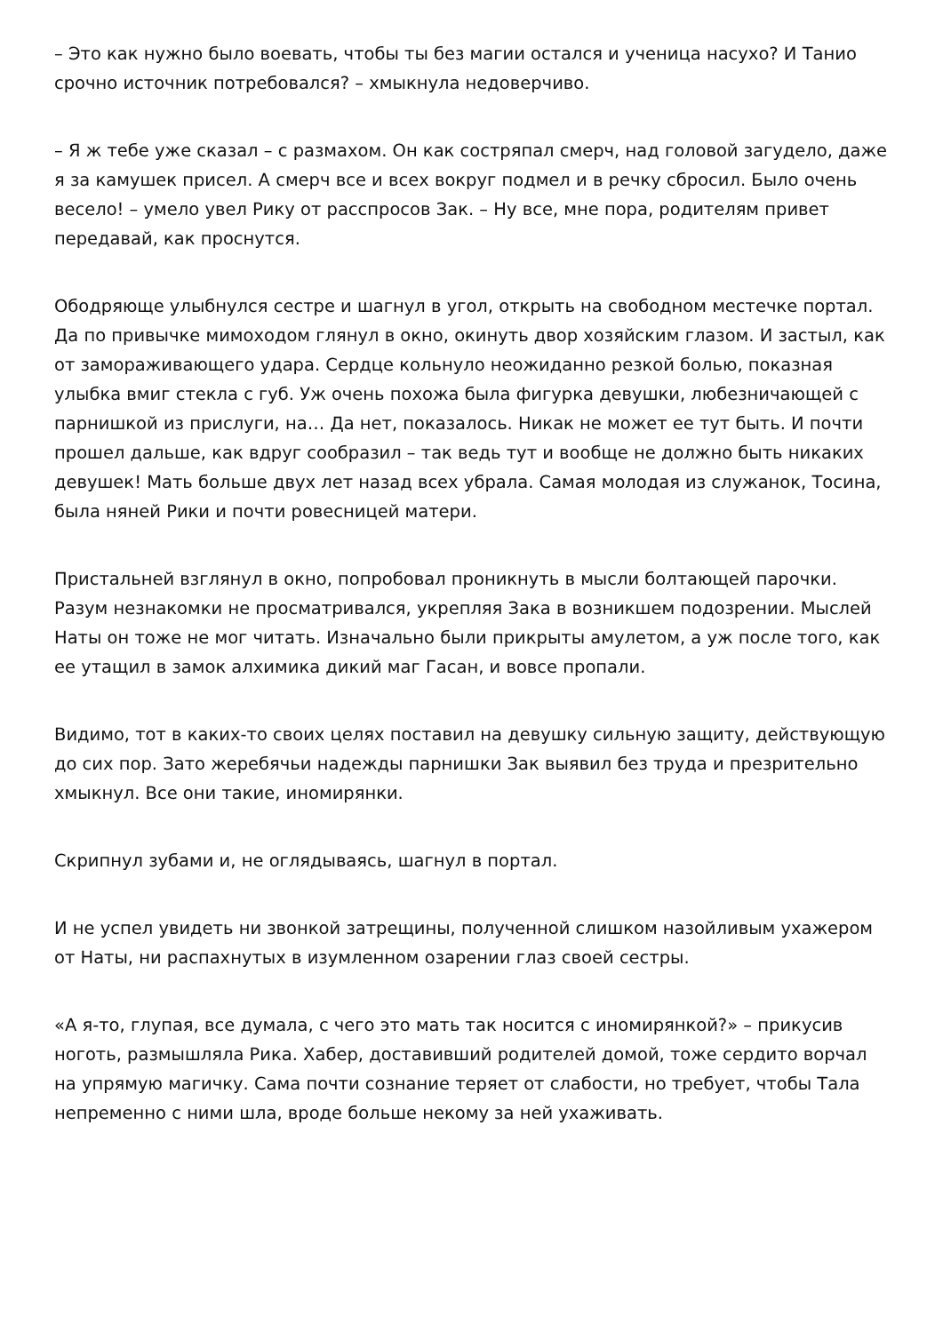– Это как нужно было воевать, чтобы ты без магии остался и ученица насухо? И Танио срочно источник потребовался? – хмыкнула недоверчиво.
– Я ж тебе уже сказал – с размахом. Он как состряпал смерч, над головой загудело, даже я за камушек присел. А смерч все и всех вокруг подмел и в речку сбросил. Было очень весело! – умело увел Рику от расспросов Зак. – Ну все, мне пора, родителям привет передавай, как проснутся.
Ободряюще улыбнулся сестре и шагнул в угол, открыть на свободном местечке портал. Да по привычке мимоходом глянул в окно, окинуть двор хозяйским глазом. И застыл, как от замораживающего удара. Сердце кольнуло неожиданно резкой болью, показная улыбка вмиг стекла с губ. Уж очень похожа была фигурка девушки, любезничающей с парнишкой из прислуги, на… Да нет, показалось. Никак не может ее тут быть. И почти прошел дальше, как вдруг сообразил – так ведь тут и вообще не должно быть никаких девушек! Мать больше двух лет назад всех убрала. Самая молодая из служанок, Тосина, была няней Рики и почти ровесницей матери.
Пристальней взглянул в окно, попробовал проникнуть в мысли болтающей парочки. Разум незнакомки не просматривался, укрепляя Зака в возникшем подозрении. Мыслей Наты он тоже не мог читать. Изначально были прикрыты амулетом, а уж после того, как ее утащил в замок алхимика дикий маг Гасан, и вовсе пропали.
Видимо, тот в каких-то своих целях поставил на девушку сильную защиту, действующую до сих пор. Зато жеребячьи надежды парнишки Зак выявил без труда и презрительно хмыкнул. Все они такие, иномирянки.
Скрипнул зубами и, не оглядываясь, шагнул в портал.
И не успел увидеть ни звонкой затрещины, полученной слишком назойливым ухажером от Наты, ни распахнутых в изумленном озарении глаз своей сестры.
«А я-то, глупая, все думала, с чего это мать так носится с иномирянкой?» – прикусив ноготь, размышляла Рика. Хабер, доставивший родителей домой, тоже сердито ворчал на упрямую магичку. Сама почти сознание теряет от слабости, но требует, чтобы Тала непременно с ними шла, вроде больше некому за ней ухаживать.